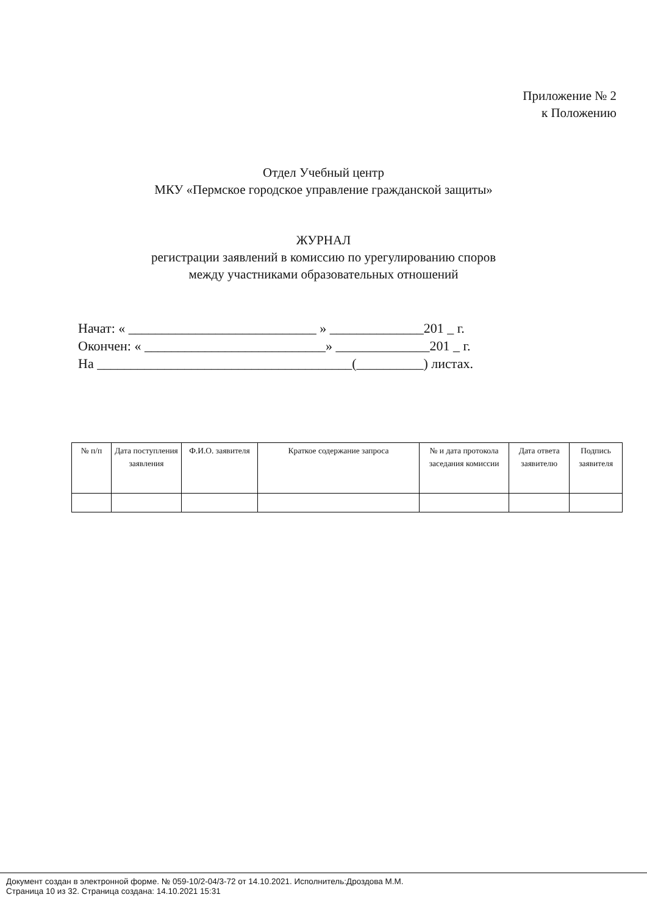Приложение № 2
к Положению
Отдел Учебный центр
МКУ «Пермское городское управление гражданской защиты»
ЖУРНАЛ
регистрации заявлений в комиссию по урегулированию споров
между участниками образовательных отношений
Начат: « ____________________________ » ______________201 _ г.
Окончен: « ___________________________» ______________201 _ г.
На ______________________________________(__________) листах.
| № п/п | Дата поступления заявления | Ф.И.О. заявителя | Краткое содержание запроса | № и дата протокола заседания комиссии | Дата ответа заявителю | Подпись заявителя |
| --- | --- | --- | --- | --- | --- | --- |
Документ создан в электронной форме. № 059-10/2-04/3-72 от 14.10.2021. Исполнитель:Дроздова М.М.
Страница 10 из 32. Страница создана: 14.10.2021 15:31